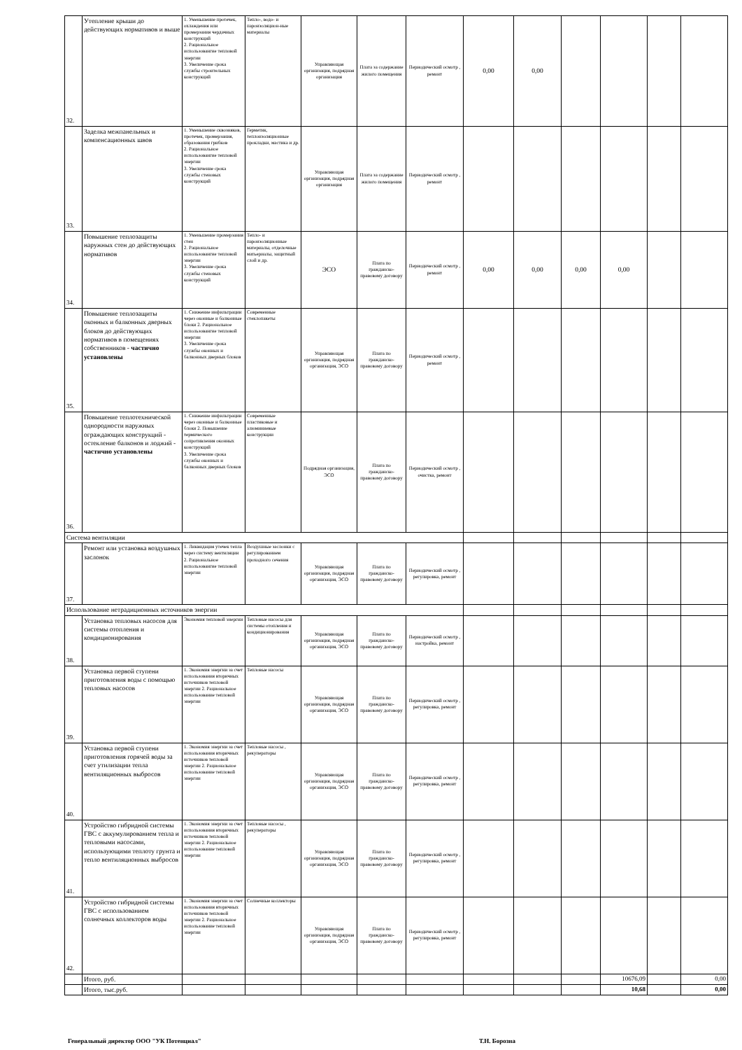| 32. | Утепление крыши до действующих нормативов и выше | 1. Уменьшение протечек, охлаждения или промерзания чердачных конструкций 2. Рациональное использовангие тепловой энергии 3. Увеличение срока службы строительных конструкций | Тепло-, водо- и пароизоляцион-ные материалы | Управляющая организация, подрядная организация | Плата за содержание жилого помещения | Периодический осмотр , ремонт | 0,00 | 0,00 | | | | |
| 33. | Заделка межпанельных и компенсационных швов | 1. Уменьшение сквозняков, протечек, промерзания, образования грибков 2. Рациональное использовангие тепловой энергии 3. Увеличение срока службы стеновых конструкций | Герметик, теплоизоляционные прокладки, мастика и др. | Управляющая организация, подрядная организация | Плата за содержание жилого помещения | Периодический осмотр , ремонт | | | | | | |
| 34. | Повышение теплозащиты наружных стен до действующих нормативов | 1. Уменьшение промерзания стен 2. Рациональное использовангие тепловой энергии 3. Увеличение срока службы стеновых конструкций | Тепло- и пароизоляционные материалы, отделочные матьериалы, защитный слой и др. | ЭСО | Плата по гражданско-правовому договору | Периодический осмотр , ремонт | 0,00 | 0,00 | 0,00 | 0,00 | | |
| 35. | Повышение теплозащиты оконных и балконных дверных блоков до действующих нормативов в помещениях собственников - частично установлены | 1. Снижение инфильтрации через оконные и балконные блоки 2. Рациональное использовангие тепловой энергии 3. Увеличение срока службы оконных и балконных дверных блоков | Современные стеклопакеты | Управляющая организация, подрядная организация, ЭСО | Плата по гражданско-правовому договору | Периодический осмотр , ремонт | | | | | | |
| 36. | Повышение теплотехнической однородности наружных ограждающих конструкций - остекление балконов и лоджий - частично установлены | 1. Снижение инфильтрации через оконные и балконные блоки 2. Повышение термического сопротивления оконных конструкций 3. Увеличение срока службы оконных и балконных дверных блоков | Современные пластиковые и алюминиевые конструкции | Подрядная организация, ЭСО | Плата по гражданско-правовому договору | Периодический осмотр , очистка, ремонт | | | | | | |
| Система вентиляции | | | | | | | | | | | | |
| 37. | Ремонт или установка воздушных заслонок | 1. Ликвидация утечек тепла через систему вентиляции 2. Рациональное использовангие тепловой энергии | Воздушные заслонки с регулированием проходного сечения | Управляющая организация, подрядная организация, ЭСО | Плата по гражданско-правовому договору | Периодический осмотр , регулировка, ремонт | | | | | | |
| Использование нетрадиционных источников энергии | | | | | | | | | | | | |
| 38. | Установка тепловых насосов для системы отопления и кондиционирования | Экономия тепловой энергии | Тепловые насосы для системы отопления и кондиционирования | Управляющая организация, подрядная организация, ЭСО | Плата по гражданско-правовому договору | Периодический осмотр , настройка, ремонт | | | | | | |
| 39. | Установка первой ступени приготовления воды с помощью тепловых насосов | 1. Экономия энергии за счет использования вторичных источников тепловой энергии 2. Рациональное использование тепловой энергии | Тепловые насосы | Управляющая организация, подрядная организация, ЭСО | Плата по гражданско-правовому договору | Периодический осмотр , регулировка, ремонт | | | | | | |
| 40. | Установка первой ступени приготовления горячей воды за счет утилизации тепла вентиляционных выбросов | 1. Экономия энергии за счет использования вторичных источников тепловой энергии 2. Рациональное использование тепловой энергии | Тепловые насосы , рекуператоры | Управляющая организация, подрядная организация, ЭСО | Плата по гражданско-правовому договору | Периодический осмотр , регулировка, ремонт | | | | | | |
| 41. | Устройство гибридной системы ГВС с аккумулированием тепла и тепловыми насосами, использующими теплоту грунта и тепло вентиляционных выбросов | 1. Экономия энергии за счет использования вторичных источников тепловой энергии 2. Рациональное использование тепловой энергии | Тепловые насосы , рекуператоры | Управляющая организация, подрядная организация, ЭСО | Плата по гражданско-правовому договору | Периодический осмотр , регулировка, ремонт | | | | | | |
| 42. | Устройство гибридной системы ГВС с использованием солнечных коллекторов воды | 1. Экономия энергии за счет использования вторичных источников тепловой энергии 2. Рациональное использование тепловой энергии | Солнечные коллекторы | Управляющая организация, подрядная организация, ЭСО | Плата по гражданско-правовому договору | Периодический осмотр , регулировка, ремонт | | | | | | |
| | Итого, руб. | | | | | | | | | 10676,09 | | 0,00 |
| | Итого, тыс.руб. | | | | | | | | | 10,68 | | 0,00 |
Генеральный директор ООО "УК Потенциал" Т.Н. Борозна